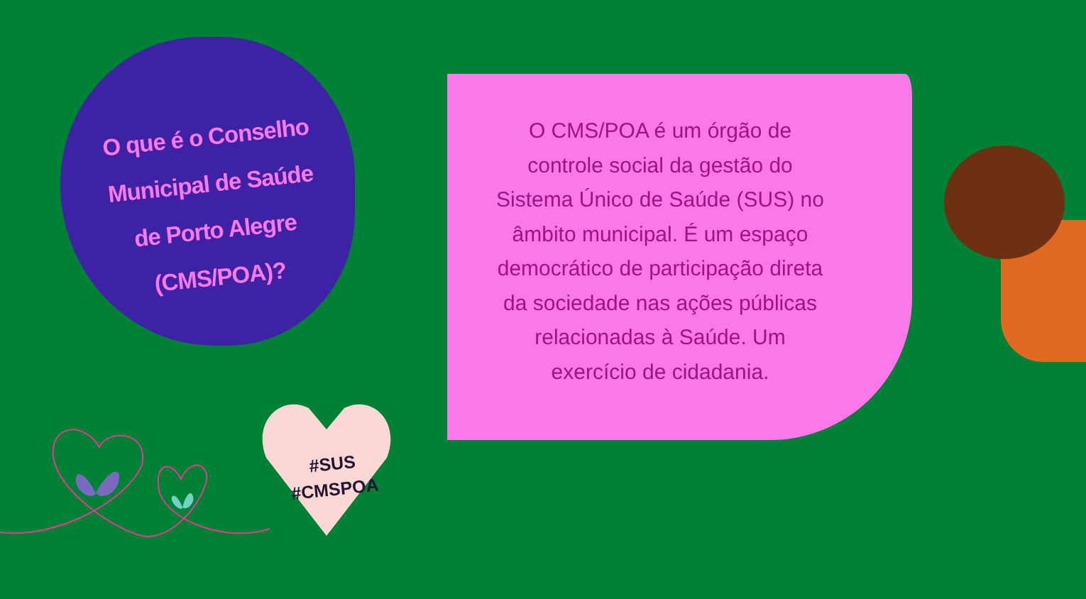O que é o Conselho Municipal de Saúde de Porto Alegre (CMS/POA)?
O CMS/POA é um órgão de controle social da gestão do Sistema Único de Saúde (SUS) no âmbito municipal. É um espaço democrático de participação direta da sociedade nas ações públicas relacionadas à Saúde. Um exercício de cidadania.
#SUS
#CMSPOA